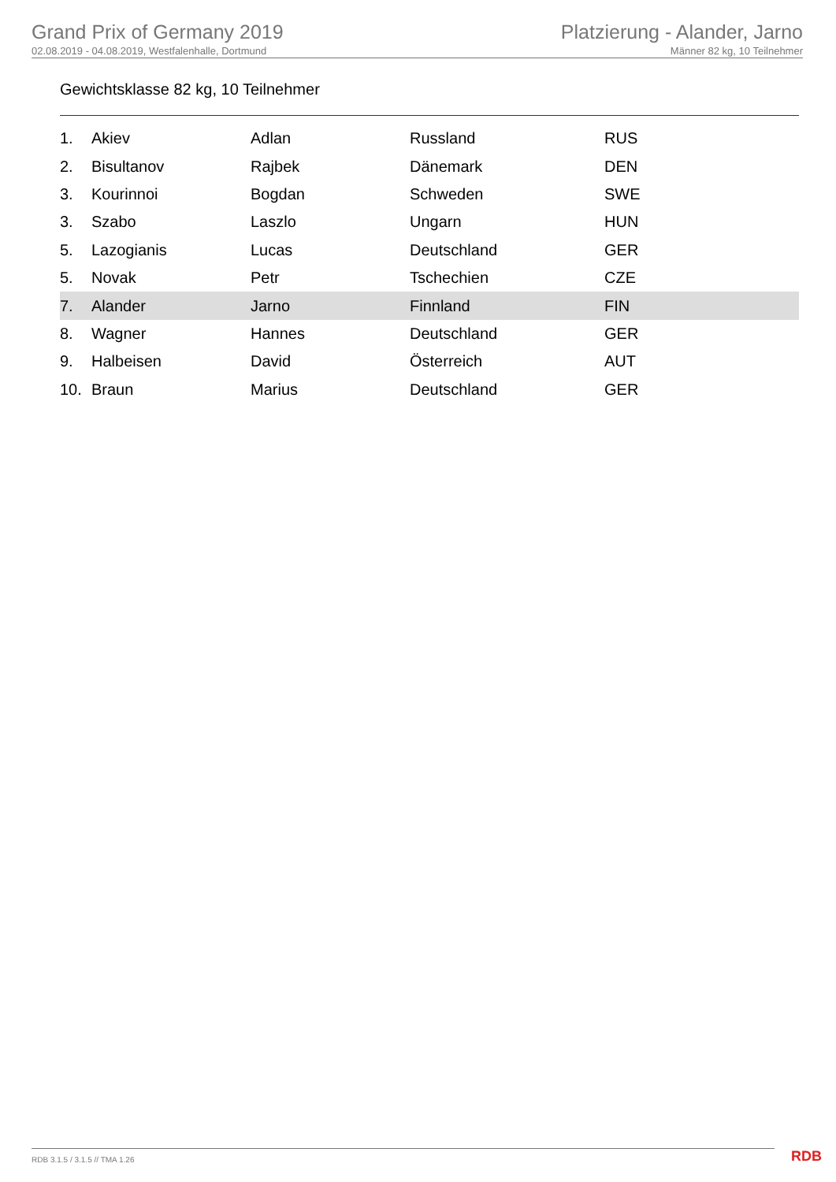Grand Prix of Germany 2019
02.08.2019 - 04.08.2019, Westfalenhalle, Dortmund
Platzierung - Alander, Jarno
Männer 82 kg, 10 Teilnehmer
Gewichtsklasse 82 kg, 10 Teilnehmer
| 1. | Akiev | Adlan | Russland | RUS |
| 2. | Bisultanov | Rajbek | Dänemark | DEN |
| 3. | Kourinnoi | Bogdan | Schweden | SWE |
| 3. | Szabo | Laszlo | Ungarn | HUN |
| 5. | Lazogianis | Lucas | Deutschland | GER |
| 5. | Novak | Petr | Tschechien | CZE |
| 7. | Alander | Jarno | Finnland | FIN |
| 8. | Wagner | Hannes | Deutschland | GER |
| 9. | Halbeisen | David | Österreich | AUT |
| 10. | Braun | Marius | Deutschland | GER |
RDB 3.1.5 / 3.1.5 // TMA 1.26 RDB